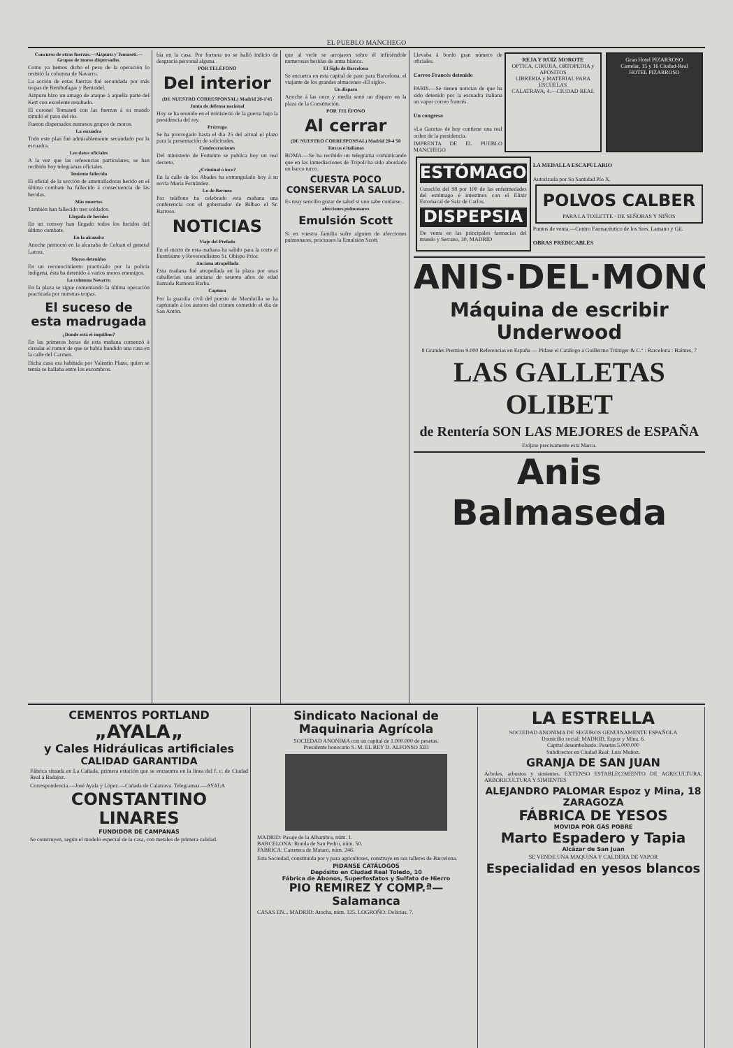EL PUEBLO MANCHEGO
Concurso de otras fuerzas.—Aizpuru y Tomaseti.—Grupos de moros dispersados.
Como ya hemos dicho el peso de la operación lo resistió la columna de Navarro.
La acción de estas fuerzas fué secundada por más tropas de Benibufagar y Benisidel.
Aizpuru hizo un amago de ataque á aquella parte del Kert con excelente resultado.
El coronel Tomaseti con las fuerzas á su mando simuló el paso del río.
Fueron dispersados numesos grupos de moros.
La escuadra
Todo este plan fué admirablemente secundado por la escuadra.
Los datos oficiales
A la vez que las referencias particulares, se han recibido hoy telegramas oficiales.
Teniente fallecido
El oficial de la sección de ametralladoras herido en el último combate ha fallecido á consecuencia de las heridas.
Más muertos
También han fallecido tres soldados.
Llegada de heridos
En un convoy han llegado todos los heridos del último combate.
En la alcazaba
Anoche pernoctó en la alcazaba de Celuan el general Larrea.
Moros detenidos
En un reconocimiento practicado por la policía indígena, ésta ha detenido á varios moros enemigos.
La columna Navarro
En la plaza se sigue comentando la última operación practicada por nuestras tropas.
El suceso de esta madrugada
¿Donde está el inquilino?
En las primeras horas de esta mañana comenzó á circular el rumor de que se había hundido una casa en la calle del Carmen.
Dicha casa era habitada por Valentín Plaza, quien se temía se hallaba entre los escombros.
bía en la casa. Por fortuna no se halló indicio de desgracia personal alguna.
POR TELÉFONO
Del interior
(DE NUESTRO CORRESPONSAL) Madrid 20-1'45
Junta de defensa nacional
Hoy se ha reunido en el ministerio de la guerra bajo la presidencia del rey.
Prórroga
Se ha prorrogado hasta el día 25 del actual el plazo para la presentación de solicitudes.
Condecoraciones
Del ministerio de Fomento se publica hoy un real decreto.
¿Criminal ó loco?
En la calle de los Abades ha extrangulado hoy á su novia María Fernández.
Lo de Bermeo
Por teléfono ha celebrado esta mañana una conferencia con el gobernador de Bilbao el Sr. Barroso.
NOTICIAS
Viaje del Prelado
En el mixto de esta mañana ha salido para la corte el Ilustrísimo y Reverendísimo Sr. Obispo Prior.
Anciana atropellada
Esta mañana fué atropellada en la plaza por unas caballerías una anciana de sesenta años de edad llamada Ramona Barba.
Captura
Por la guardia civil del puesto de Membrilla se ha capturado á los autores del crimen cometido el día de San Antón.
que al verle se arrojaron sobre él infiriéndole numerosas heridas de arma blanca.
El Siglo de Barcelona
Se encuetra en esta capital de paso para Barcelona, el viajante de los grandes almacenes «El siglo».
Un disparo
Anoche á las once y media sonó un disparo en la plaza de la Constitución.
POR TELÉFONO
Al cerrar
(DE NUESTRO CORRESPONSAL) Madrid 20-4'50
Turcos é italianos
ROMA.—Se ha recibido un telegrama comunicando que en las inmediaciones de Tripoli ha sido abordado un barco turco.
CUESTA POCO CONSERVAR LA SALUD.
Es muy sencillo gozar de salud si uno sabe cuidarse...
afecciones pulmonares
Emulsión Scott
Si en vuestra familia sufre alguien de afecciones pulmonares, procuraos la Emulsión Scott.
Llevaba á bordo gran número de oficiales.
Correo Francés detenido
PARIS.—Se tienen noticias de que ha sido detenido por la escuadra italiana un vapor correo francés.
Un congreso
«La Gaceta» de hoy contiene una real orden de la presidencia.
IMPRENTA DE EL PUEBLO MANCHEGO
REJA Y RUIZ MOROTE
OPTICA, CIRUJIA, ORTOPEDIA y APÓSITOS
LIBRERIA y MATERIAL PARA ESCUELAS
CALATRAVA, 4.—CIUDAD REAL
Gran Hotel PIZARROSO
Castelar, 15 y 16 Ciudad-Real
HOTEL PIZARROSO
ESTÓMAGO
Curación del 98 por 100 de las enfermedades del estómago é intestinos con el Elixir Estomacal de Saiz de Carlos.
DISPEPSIA
De venta en las principales farmacias del mundo y Serrano, 30, MADRID
LA MEDALLA ESCAPULARIO
Autorizada por Su Santidad Pío X.
POLVOS CALBER
PARA LA TOILETTE · DE SEÑORAS Y NIÑOS
Puntos de venta.—Centro Farmacéutico de los Sres. Lamano y Gil.
OBRAS PREDICABLES
ANIS·DEL·MONO
Máquina de escribir Underwood
8 Grandes Premios 9.000 Referencias en España — Pídase el Catálogo á Guillermo Trúniger & C.º : Barcelona : Balmes, 7
LAS GALLETAS OLIBET
de Rentería SON LAS MEJORES de ESPAÑA
Exíjase precisamente esta Marca.
Anis Balmaseda
CEMENTOS PORTLAND
„AYALA„
y Cales Hidráulicas artificiales
CALIDAD GARANTIDA
Fábrica situada en La Cañada, primera estación que se encuentra en la línea del f. c. de Ciudad Real á Badajoz.
Correspondencia.—José Ayala y López.—Cañada de Calatrava. Telegramas.—AYALA
CONSTANTINO LINARES
FUNDIDOR DE CAMPANAS
Se construyen, según el modelo especial de la casa, con metales de primera calidad.
Sindicato Nacional de Maquinaria Agrícola
SOCIEDAD ANONIMA con un capital de 1.000.000 de pesetas.
Presidente honorario S. M. EL REY D. ALFONSO XIII
MADRID: Pasaje de la Alhambra, núm. 1.
BARCELONA: Ronda de San Pedro, núm. 50.
FABRICA: Carretera de Mataró, núm. 246.
Esta Sociedad, constituida por y para agricultores, construye en sus talleres de Barcelona.
PIDANSE CATÁLOGOS
Depósito en Ciudad Real Toledo, 10
Fábrica de Abonos, Superfosfatos y Sulfato de Hierro
PIO REMIREZ Y COMP.ª—Salamanca
CASAS EN... MADRID: Atocha, núm. 125. LOGROÑO: Delicias, 7.
LA ESTRELLA
SOCIEDAD ANONIMA DE SEGUROS GENUINAMENTE ESPAÑOLA
Domicilio social: MADRID, Espoz y Mina, 6.
Capital desembolsado: Pesetas 5.000.000
Subdirector en Ciudad Real: Luis Muñoz.
GRANJA DE SAN JUAN
Árboles, arbustos y simientes. EXTENSO ESTABLECIMIENTO DE AGRICULTURA, ARBORICULTURA Y SIMIENTES
ALEJANDRO PALOMAR Espoz y Mina, 18 ZARAGOZA
FÁBRICA DE YESOS
MOVIDA POR GAS POBRE
Marto Espadero y Tapia
Alcázar de San Juan
SE VENDE UNA MAQUINA Y CALDERA DE VAPOR
Especialidad en yesos blancos